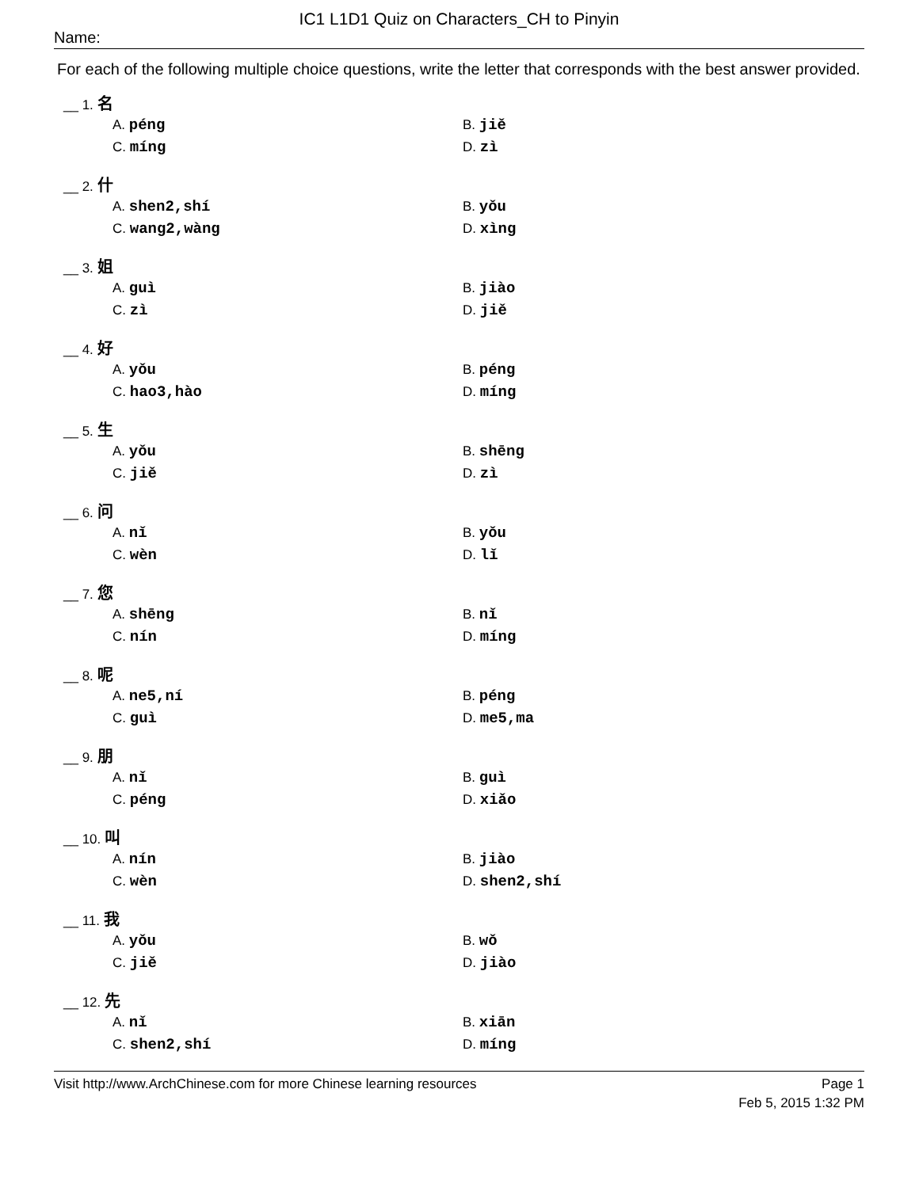IC1 L1D1 Quiz on Characters_CH to Pinyin
Name:
For each of the following multiple choice questions, write the letter that corresponds with the best answer provided.
__ 1. 名
A. péng B. jiě
C. míng D. zì
__ 2. 什
A. shen2,shí B. yǒu
C. wang2,wàng D. xìng
__ 3. 姐
A. guì B. jiào
C. zì D. jiě
__ 4. 好
A. yǒu B. péng
C. hao3,hào D. míng
__ 5. 生
A. yǒu B. shēng
C. jiě D. zì
__ 6. 问
A. nǐ B. yǒu
C. wèn D. lǐ
__ 7. 您
A. shēng B. nǐ
C. nín D. míng
__ 8. 呢
A. ne5,ní B. péng
C. guì D. me5,ma
__ 9. 朋
A. nǐ B. guì
C. péng D. xiǎo
__ 10. 叫
A. nín B. jiào
C. wèn D. shen2,shí
__ 11. 我
A. yǒu B. wǒ
C. jiě D. jiào
__ 12. 先
A. nǐ B. xiān
C. shen2,shí D. míng
Visit http://www.ArchChinese.com for more Chinese learning resources Page 1
Feb 5, 2015 1:32 PM